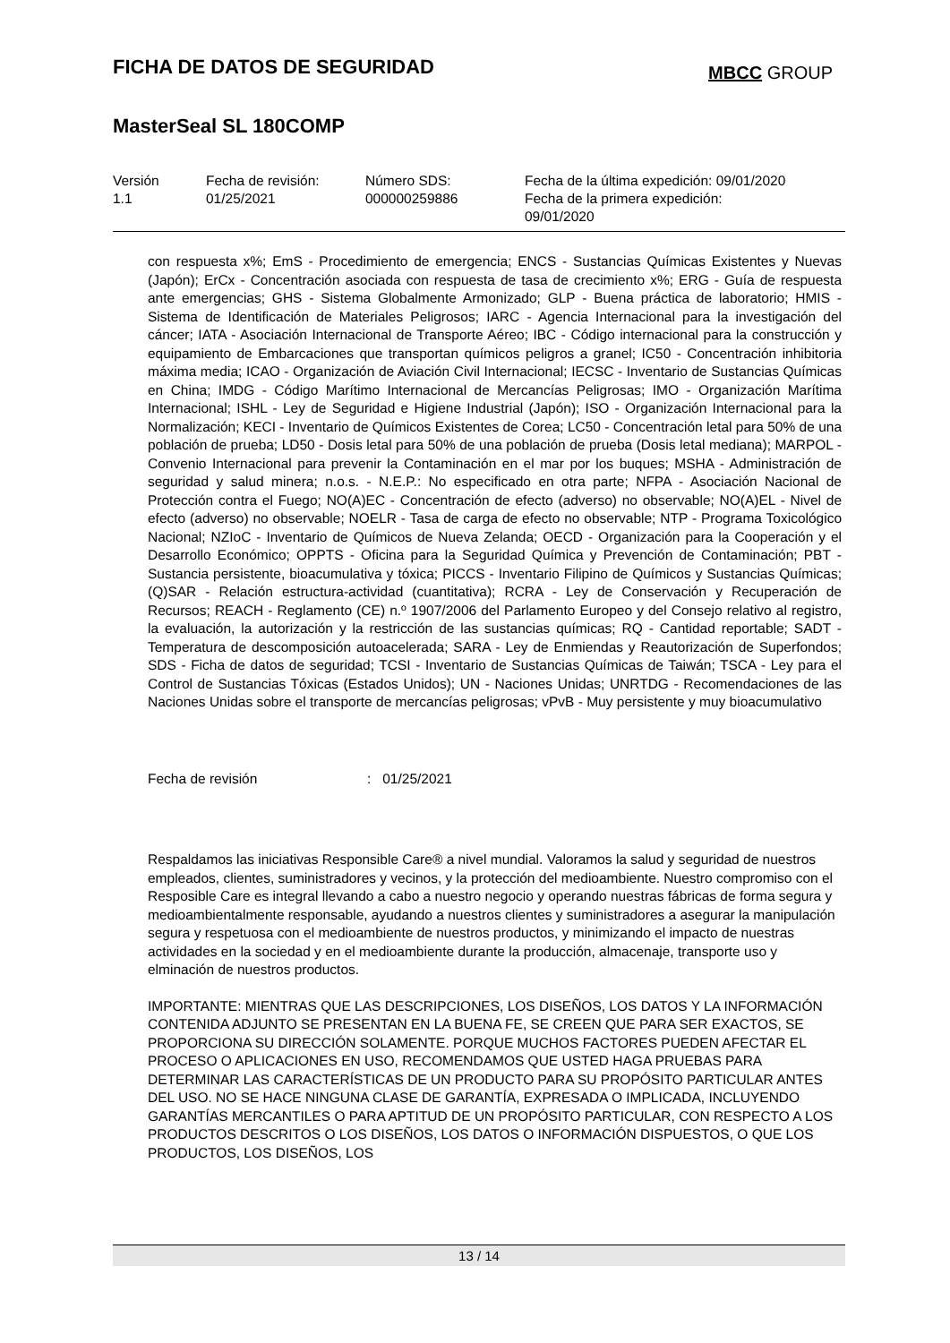FICHA DE DATOS DE SEGURIDAD
MBCC GROUP
MasterSeal SL 180COMP
| Versión 1.1 | Fecha de revisión: 01/25/2021 | Número SDS: 000000259886 | Fecha de la última expedición: 09/01/2020 Fecha de la primera expedición: 09/01/2020 |
con respuesta x%; EmS - Procedimiento de emergencia; ENCS - Sustancias Químicas Existentes y Nuevas (Japón); ErCx - Concentración asociada con respuesta de tasa de crecimiento x%; ERG - Guía de respuesta ante emergencias; GHS - Sistema Globalmente Armonizado; GLP - Buena práctica de laboratorio; HMIS - Sistema de Identificación de Materiales Peligrosos; IARC - Agencia Internacional para la investigación del cáncer; IATA - Asociación Internacional de Transporte Aéreo; IBC - Código internacional para la construcción y equipamiento de Embarcaciones que transportan químicos peligros a granel; IC50 - Concentración inhibitoria máxima media; ICAO - Organización de Aviación Civil Internacional; IECSC - Inventario de Sustancias Químicas en China; IMDG - Código Marítimo Internacional de Mercancías Peligrosas; IMO - Organización Marítima Internacional; ISHL - Ley de Seguridad e Higiene Industrial (Japón); ISO - Organización Internacional para la Normalización; KECI - Inventario de Químicos Existentes de Corea; LC50 - Concentración letal para 50% de una población de prueba; LD50 - Dosis letal para 50% de una población de prueba (Dosis letal mediana); MARPOL - Convenio Internacional para prevenir la Contaminación en el mar por los buques; MSHA - Administración de seguridad y salud minera; n.o.s. - N.E.P.: No especificado en otra parte; NFPA - Asociación Nacional de Protección contra el Fuego; NO(A)EC - Concentración de efecto (adverso) no observable; NO(A)EL - Nivel de efecto (adverso) no observable; NOELR - Tasa de carga de efecto no observable; NTP - Programa Toxicológico Nacional; NZIoC - Inventario de Químicos de Nueva Zelanda; OECD - Organización para la Cooperación y el Desarrollo Económico; OPPTS - Oficina para la Seguridad Química y Prevención de Contaminación; PBT - Sustancia persistente, bioacumulativa y tóxica; PICCS - Inventario Filipino de Químicos y Sustancias Químicas; (Q)SAR - Relación estructura-actividad (cuantitativa); RCRA - Ley de Conservación y Recuperación de Recursos; REACH - Reglamento (CE) n.º 1907/2006 del Parlamento Europeo y del Consejo relativo al registro, la evaluación, la autorización y la restricción de las sustancias químicas; RQ - Cantidad reportable; SADT - Temperatura de descomposición autoacelerada; SARA - Ley de Enmiendas y Reautorización de Superfondos; SDS - Ficha de datos de seguridad; TCSI - Inventario de Sustancias Químicas de Taiwán; TSCA - Ley para el Control de Sustancias Tóxicas (Estados Unidos); UN - Naciones Unidas; UNRTDG - Recomendaciones de las Naciones Unidas sobre el transporte de mercancías peligrosas; vPvB - Muy persistente y muy bioacumulativo
Fecha de revisión: 01/25/2021
Respaldamos las iniciativas Responsible Care® a nivel mundial. Valoramos la salud y seguridad de nuestros empleados, clientes, suministradores y vecinos, y la protección del medioambiente. Nuestro compromiso con el Resposible Care es integral llevando a cabo a nuestro negocio y operando nuestras fábricas de forma segura y medioambientalmente responsable, ayudando a nuestros clientes y suministradores a asegurar la manipulación segura y respetuosa con el medioambiente de nuestros productos, y minimizando el impacto de nuestras actividades en la sociedad y en el medioambiente durante la producción, almacenaje, transporte uso y elminación de nuestros productos.
IMPORTANTE: MIENTRAS QUE LAS DESCRIPCIONES, LOS DISEÑOS, LOS DATOS Y LA INFORMACIÓN CONTENIDA ADJUNTO SE PRESENTAN EN LA BUENA FE, SE CREEN QUE PARA SER EXACTOS, SE PROPORCIONA SU DIRECCIÓN SOLAMENTE. PORQUE MUCHOS FACTORES PUEDEN AFECTAR EL PROCESO O APLICACIONES EN USO, RECOMENDAMOS QUE USTED HAGA PRUEBAS PARA DETERMINAR LAS CARACTERÍSTICAS DE UN PRODUCTO PARA SU PROPÓSITO PARTICULAR ANTES DEL USO. NO SE HACE NINGUNA CLASE DE GARANTÍA, EXPRESADA O IMPLICADA, INCLUYENDO GARANTÍAS MERCANTILES O PARA APTITUD DE UN PROPÓSITO PARTICULAR, CON RESPECTO A LOS PRODUCTOS DESCRITOS O LOS DISEÑOS, LOS DATOS O INFORMACIÓN DISPUESTOS, O QUE LOS PRODUCTOS, LOS DISEÑOS, LOS
13 / 14